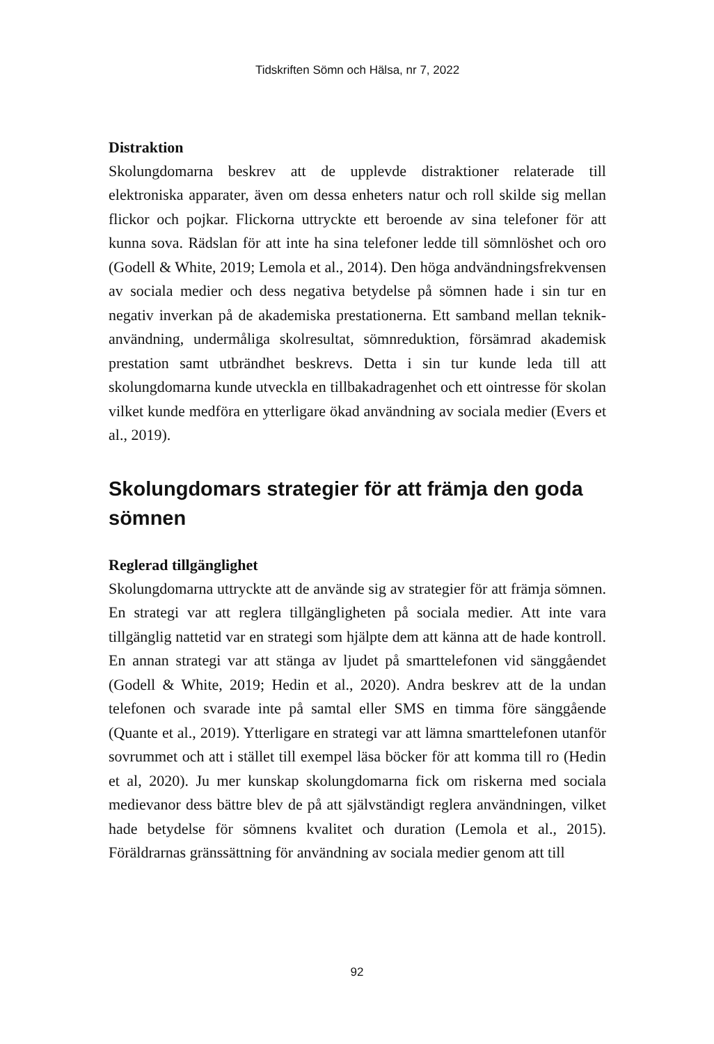Tidskriften Sömn och Hälsa, nr 7, 2022
Distraktion
Skolungdomarna beskrev att de upplevde distraktioner relaterade till elektroniska apparater, även om dessa enheters natur och roll skilde sig mellan flickor och pojkar. Flickorna uttryckte ett beroende av sina telefoner för att kunna sova. Rädslan för att inte ha sina telefoner ledde till sömnlöshet och oro (Godell & White, 2019; Lemola et al., 2014). Den höga andvändningsfrekvensen av sociala medier och dess negativa betydelse på sömnen hade i sin tur en negativ inverkan på de akademiska prestationerna. Ett samband mellan teknik-användning, undermåliga skolresultat, sömnreduktion, försämrad akademisk prestation samt utbrändhet beskrevs. Detta i sin tur kunde leda till att skolungdomarna kunde utveckla en tillbakadragenhet och ett ointresse för skolan vilket kunde medföra en ytterligare ökad användning av sociala medier (Evers et al., 2019).
Skolungdomars strategier för att främja den goda sömnen
Reglerad tillgänglighet
Skolungdomarna uttryckte att de använde sig av strategier för att främja sömnen. En strategi var att reglera tillgängligheten på sociala medier. Att inte vara tillgänglig nattetid var en strategi som hjälpte dem att känna att de hade kontroll. En annan strategi var att stänga av ljudet på smarttelefonen vid sänggåendet (Godell & White, 2019; Hedin et al., 2020). Andra beskrev att de la undan telefonen och svarade inte på samtal eller SMS en timma före sänggående (Quante et al., 2019). Ytterligare en strategi var att lämna smarttelefonen utanför sovrummet och att i stället till exempel läsa böcker för att komma till ro (Hedin et al, 2020). Ju mer kunskap skolungdomarna fick om riskerna med sociala medievanor dess bättre blev de på att självständigt reglera användningen, vilket hade betydelse för sömnens kvalitet och duration (Lemola et al., 2015). Föräldrarnas gränssättning för användning av sociala medier genom att till
92